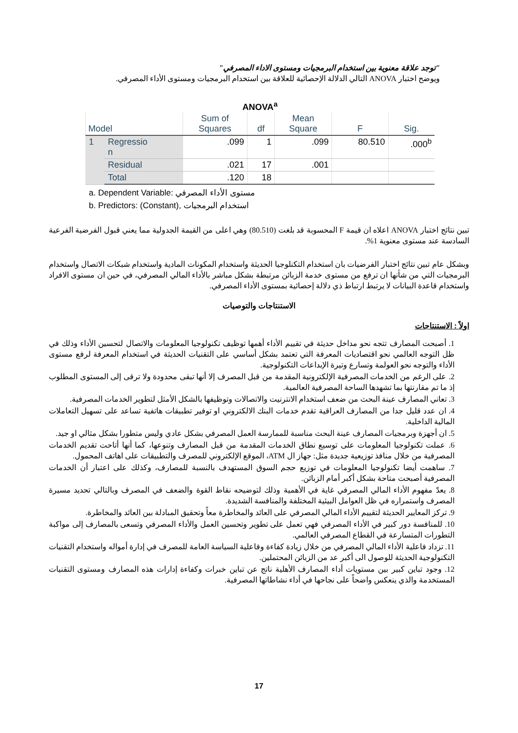"توجد علاقة معنوية بين استخدام البرمجيات ومستوى الاداء المصرفي"
ويوضح اختبار ANOVA التالي الدلالة الإحصائية للعلاقة بين استخدام البرمجيات ومستوى الأداء المصرفي.
ANOVA<sup>a</sup>
| Model | | Sum of Squares | df | Mean Square | F | Sig. |
| --- | --- | --- | --- | --- | --- | --- |
| 1 | Regressio n | .099 | 1 | .099 | 80.510 | .000<sup>b</sup> |
| | Residual | .021 | 17 | .001 | | |
| | Total | .120 | 18 | | | |
a. Dependent Variable: مستوى الأداء المصرفي
b. Predictors: (Constant), استخدام البرمجيات
تبين نتائج اختبار ANOVA اعلاه ان قيمة F المحسوبة قد بلغت (80.510) وهي اعلى من القيمة الجدولية مما يعني قبول الفرضية الفرعية السادسة عند مستوى معنوية 1%.
وبشكل عام تبين نتائج اختبار الفرضيات بان استخدام التكنلوجيا الحديثة واستخدام المكونات المادية واستخدام شبكات الاتصال واستخدام البرمجيات التي من شأنها ان ترفع من مستوى خدمة الزبائن مرتبطة بشكل مباشر بالأداء المالي المصرفي، في حين ان مستوى الافراد واستخدام قاعدة البيانات لا يرتبط ارتباط ذي دلالة إحصائية بمستوى الأداء المصرفي.
الاستنتاجات والتوصيات
اولاً : الاستنتاجات
1. أصبحت المصارف تتجه نحو مداخل حديثة في تقييم الأداء أهمها توظيف تكنولوجيا المعلومات والاتصال لتحسين الأداء وذلك في ظل التوجه العالمي نحو اقتصاديات المعرفة التي تعتمد بشكل أساسي على التقنيات الحديثة في استخدام المعرفة لرفع مستوى الأداء والتوجه نحو العولمة وتسارع وتيرة الإبداعات التكنولوجية.
2. على الرغم من الخدمات المصرفية الإلكترونية المقدمة من قبل المصرف إلا أنها تبقى محدودة ولا ترقى إلى المستوى المطلوب إذ ما تم مقارنتها بما تشهدها الساحة المصرفية العالمية.
3. تعاني المصارف عينة البحث من ضعف استخدام الانترنيت والاتصالات وتوظيفها بالشكل الأمثل لتطوير الخدمات المصرفية.
4. ان عدد قليل جدا من المصارف العراقية تقدم خدمات البنك الالكتروني او توفير تطبيقات هاتفية تساعد على تسهيل التعاملات المالية الداخلية.
5. ان أجهزة وبرمجيات المصارف عينة البحث مناسبة للممارسة العمل المصرفي بشكل عادي وليس متطورا بشكل مثالي او جيد.
6. عملت تكنولوجيا المعلومات على توسيع نطاق الخدمات المقدمة من قبل المصارف وتنوعها، كما أنها أتاحت تقديم الخدمات المصرفية من خلال منافذ توزيعية جديدة مثل: جهاز ال ATM، الموقع الإلكتروني للمصرف والتطبيقات على اهاتف المحمول.
7. ساهمت أيضا تكنولوجيا المعلومات في توزيع حجم السوق المستهدف بالنسبة للمصارف، وكذلك على اعتبار أن الخدمات المصرفية أصبحت متاحة بشكل أكبر أمام الزبائن.
8. يعدّ مفهوم الأداء المالي المصرفي غاية في الأهمية وذلك لتوضيحه نقاط القوة والضعف في المصرف وبالتالي تحديد مسيرة المصرف واستمراره في ظل العوامل البيئية المختلفة والمنافسة الشديدة.
9. تركز المعايير الحديثة لتقييم الأداء المالي المصرفي على العائد والمخاطرة معاً وتحقيق المبادلة بين العائد والمخاطرة.
10. للمنافسة دور كبير في الأداء المصرفي فهي تعمل على تطوير وتحسين العمل والأداء المصرفي وتسعى بالمصارف إلى مواكبة التطورات المتسارعة في القطاع المصرفي العالمي.
11. تزداد فاعلية الأداء المالي المصرفي من خلال زيادة كفاءة وفاعلية السياسة العامة للمصرف في إدارة أمواله واستخدام التقنيات التكنولوجية الحديثة للوصول الى أكبر عد من الزبائن المحتملين.
12. وجود تباين كبير بين مستويات أداء المصارف الأهلية ناتج عن تباين خبرات وكفاءة إدارات هذه المصارف ومستوى التقنيات المستخدمة والذي ينعكس واضحاً على نجاحها في أداء نشاطاتها المصرفية.
17